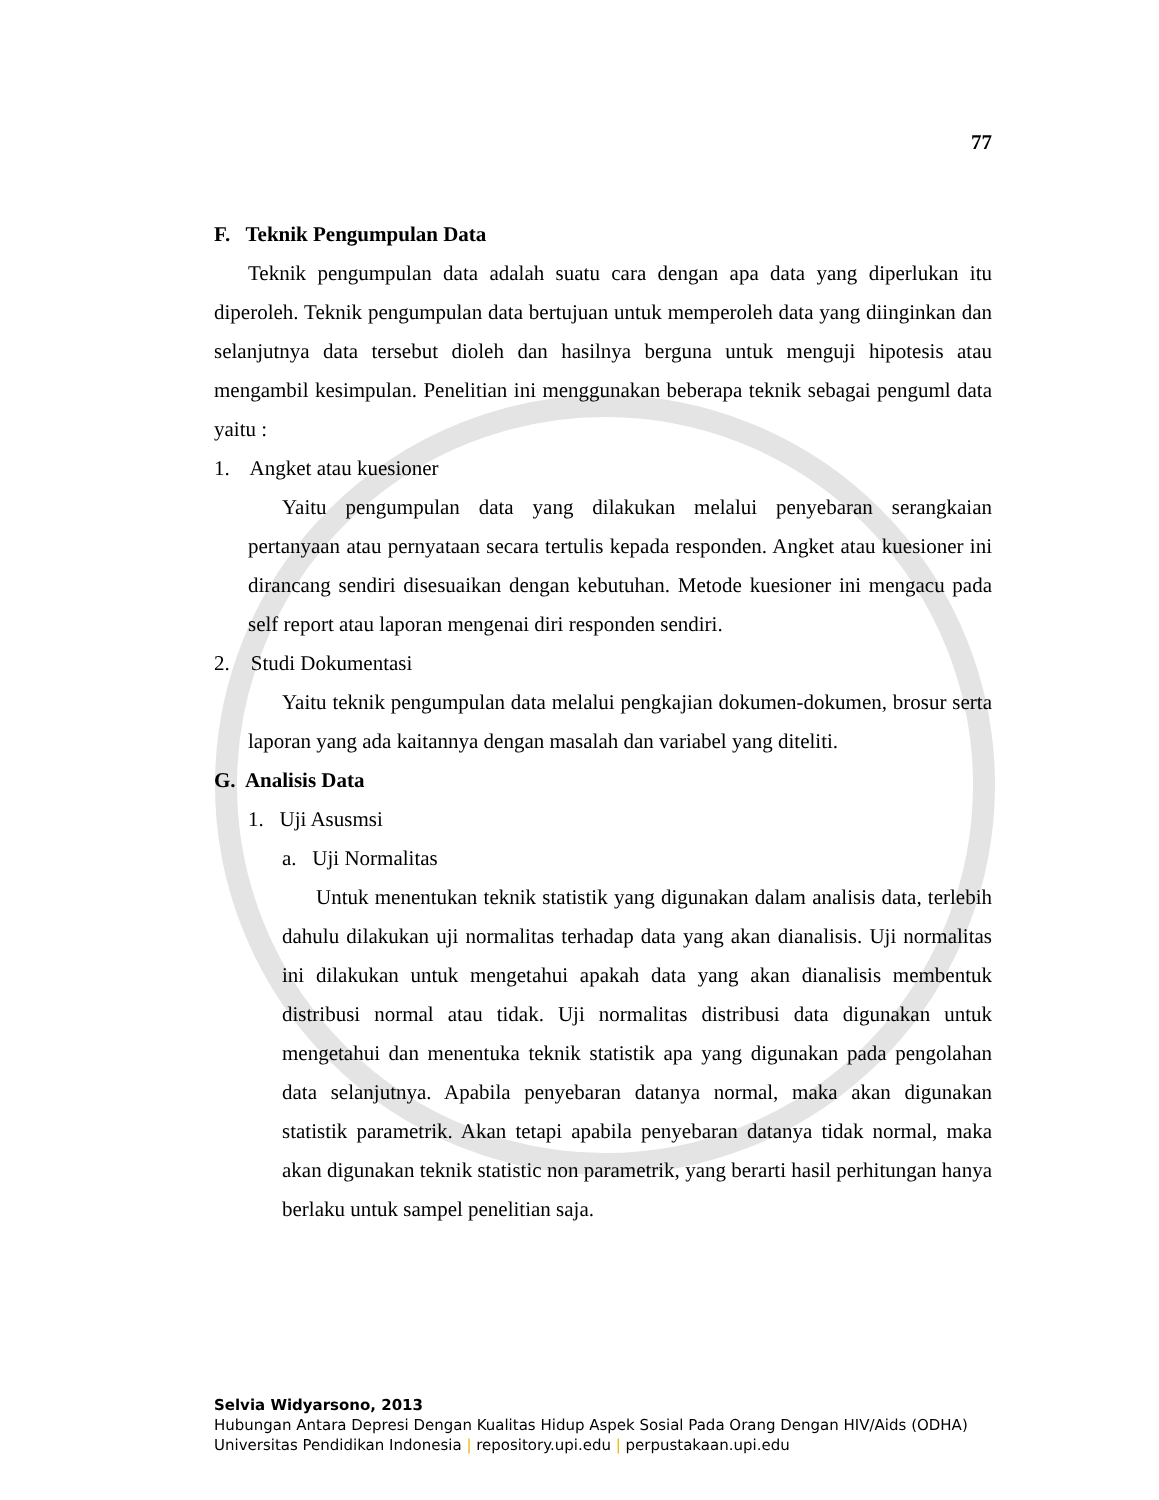77
F. Teknik Pengumpulan Data
Teknik pengumpulan data adalah suatu cara dengan apa data yang diperlukan itu diperoleh. Teknik pengumpulan data bertujuan untuk memperoleh data yang diinginkan dan selanjutnya data tersebut dioleh dan hasilnya berguna untuk menguji hipotesis atau mengambil kesimpulan. Penelitian ini menggunakan beberapa teknik sebagai penguml data yaitu :
1. Angket atau kuesioner
Yaitu pengumpulan data yang dilakukan melalui penyebaran serangkaian pertanyaan atau pernyataan secara tertulis kepada responden. Angket atau kuesioner ini dirancang sendiri disesuaikan dengan kebutuhan. Metode kuesioner ini mengacu pada self report atau laporan mengenai diri responden sendiri.
2. Studi Dokumentasi
Yaitu teknik pengumpulan data melalui pengkajian dokumen-dokumen, brosur serta laporan yang ada kaitannya dengan masalah dan variabel yang diteliti.
G. Analisis Data
1. Uji Asusmsi
a. Uji Normalitas
Untuk menentukan teknik statistik yang digunakan dalam analisis data, terlebih dahulu dilakukan uji normalitas terhadap data yang akan dianalisis. Uji normalitas ini dilakukan untuk mengetahui apakah data yang akan dianalisis membentuk distribusi normal atau tidak. Uji normalitas distribusi data digunakan untuk mengetahui dan menentuka teknik statistik apa yang digunakan pada pengolahan data selanjutnya. Apabila penyebaran datanya normal, maka akan digunakan statistik parametrik. Akan tetapi apabila penyebaran datanya tidak normal, maka akan digunakan teknik statistic non parametrik, yang berarti hasil perhitungan hanya berlaku untuk sampel penelitian saja.
Selvia Widyarsono, 2013
Hubungan Antara Depresi Dengan Kualitas Hidup Aspek Sosial Pada Orang Dengan HIV/Aids (ODHA)
Universitas Pendidikan Indonesia | repository.upi.edu | perpustakaan.upi.edu